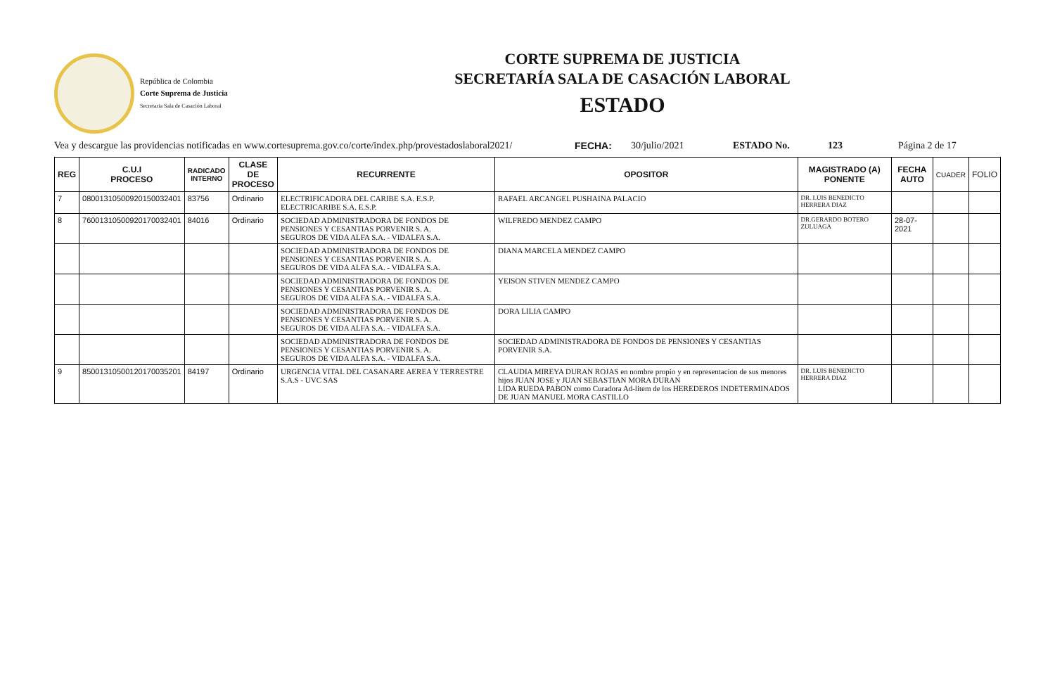República de Colombia
Corte Suprema de Justicia
Secretaria Sala de Casación Laboral
CORTE SUPREMA DE JUSTICIA
SECRETARÍA SALA DE CASACIÓN LABORAL
ESTADO
Vea y descargue las providencias notificadas en www.cortesuprema.gov.co/corte/index.php/provestadoslaboral2021/ FECHA: 30/julio/2021 ESTADO No. 123 Página 2 de 17
| REG | C.U.I PROCESO | RADICADO INTERNO | CLASE DE PROCESO | RECURRENTE | OPOSITOR | MAGISTRADO (A) PONENTE | FECHA AUTO | CUADER | FOLIO |
| --- | --- | --- | --- | --- | --- | --- | --- | --- | --- |
| 7 | 08001310500920150032401 | 83756 | Ordinario | ELECTRIFICADORA DEL CARIBE S.A. E.S.P. ELECTRICARIBE S.A. E.S.P. | RAFAEL ARCANGEL PUSHAINA PALACIO | DR. LUIS BENEDICTO HERRERA DIAZ | | | |
| 8 | 76001310500920170032401 | 84016 | Ordinario | SOCIEDAD ADMINISTRADORA DE FONDOS DE PENSIONES Y CESANTIAS PORVENIR S. A. SEGUROS DE VIDA ALFA S.A. - VIDALFA S.A. | WILFREDO MENDEZ CAMPO | DR.GERARDO BOTERO ZULUAGA | 28-07-2021 | | |
| | | | | SOCIEDAD ADMINISTRADORA DE FONDOS DE PENSIONES Y CESANTIAS PORVENIR S. A. SEGUROS DE VIDA ALFA S.A. - VIDALFA S.A. | DIANA MARCELA MENDEZ CAMPO | | | | |
| | | | | SOCIEDAD ADMINISTRADORA DE FONDOS DE PENSIONES Y CESANTIAS PORVENIR S. A. SEGUROS DE VIDA ALFA S.A. - VIDALFA S.A. | YEISON STIVEN MENDEZ CAMPO | | | | |
| | | | | SOCIEDAD ADMINISTRADORA DE FONDOS DE PENSIONES Y CESANTIAS PORVENIR S. A. SEGUROS DE VIDA ALFA S.A. - VIDALFA S.A. | DORA LILIA CAMPO | | | | |
| | | | | SOCIEDAD ADMINISTRADORA DE FONDOS DE PENSIONES Y CESANTIAS PORVENIR S. A. SEGUROS DE VIDA ALFA S.A. - VIDALFA S.A. | SOCIEDAD ADMINISTRADORA DE FONDOS DE PENSIONES Y CESANTIAS PORVENIR S.A. | | | | |
| 9 | 85001310500120170035201 | 84197 | Ordinario | URGENCIA VITAL DEL CASANARE AEREA Y TERRESTRE S.A.S - UVC SAS | CLAUDIA MIREYA DURAN ROJAS en nombre propio y en representacion de sus menores hijos JUAN JOSE y JUAN SEBASTIAN MORA DURAN LIDA RUEDA PABON como Curadora Ad-litem de los HEREDEROS INDETERMINADOS DE JUAN MANUEL MORA CASTILLO | DR. LUIS BENEDICTO HERRERA DIAZ | | | |